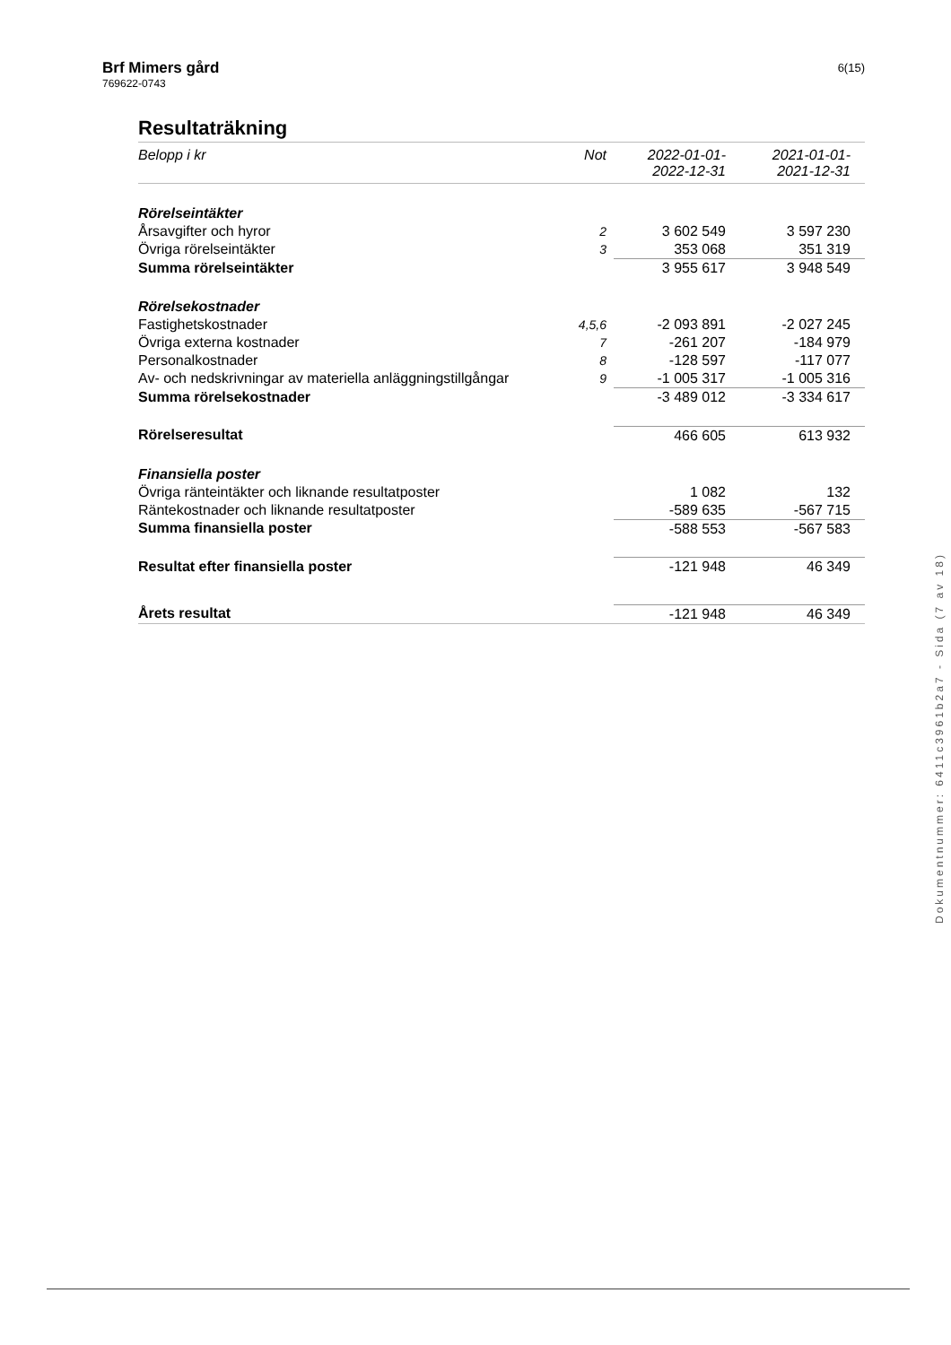Brf Mimers gård
769622-0743
6(15)
Resultaträkning
| Belopp i kr | Not | 2022-01-01- 2022-12-31 | 2021-01-01- 2021-12-31 |
| --- | --- | --- | --- |
| Rörelseintäkter | | | |
| Årsavgifter och hyror | 2 | 3 602 549 | 3 597 230 |
| Övriga rörelseintäkter | 3 | 353 068 | 351 319 |
| Summa rörelseintäkter | | 3 955 617 | 3 948 549 |
| Rörelsekostnader | | | |
| Fastighetskostnader | 4,5,6 | -2 093 891 | -2 027 245 |
| Övriga externa kostnader | 7 | -261 207 | -184 979 |
| Personalkostnader | 8 | -128 597 | -117 077 |
| Av- och nedskrivningar av materiella anläggningstillgångar | 9 | -1 005 317 | -1 005 316 |
| Summa rörelsekostnader | | -3 489 012 | -3 334 617 |
| Rörelseresultat | | 466 605 | 613 932 |
| Finansiella poster | | | |
| Övriga ränteintäkter och liknande resultatposter | | 1 082 | 132 |
| Räntekostnader och liknande resultatposter | | -589 635 | -567 715 |
| Summa finansiella poster | | -588 553 | -567 583 |
| Resultat efter finansiella poster | | -121 948 | 46 349 |
| Årets resultat | | -121 948 | 46 349 |
Dokumentnummer: 6411c3961b2a7 - Sida (7 av 18)